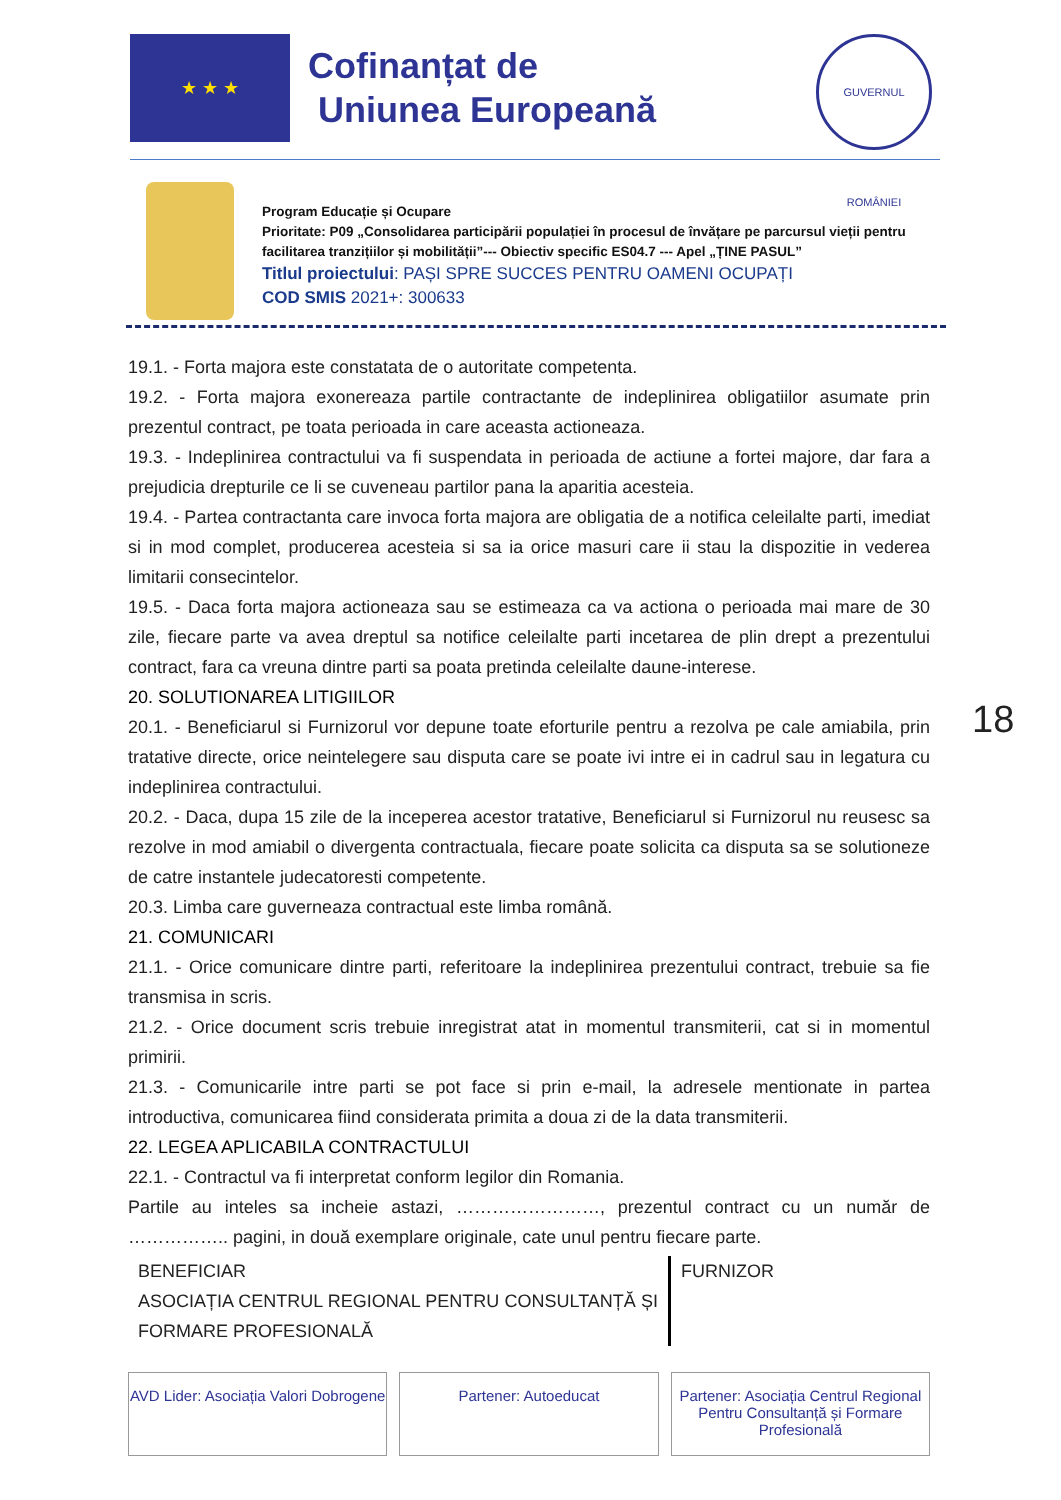★ ★ ★
Cofinanțat de
Uniunea Europeană
GUVERNUL ROMÂNIEI
Program Educație și Ocupare
Prioritate: P09 „Consolidarea participării populației în procesul de învățare pe parcursul vieții pentru
facilitarea tranzițiilor și mobilității”--- Obiectiv specific ES04.7 --- Apel „ȚINE PASUL”
Titlul proiectului: PAȘI SPRE SUCCES PENTRU OAMENI OCUPAȚI
COD SMIS 2021+: 300633
19.1. - Forta majora este constatata de o autoritate competenta.
19.2. - Forta majora exonereaza partile contractante de indeplinirea obligatiilor asumate prin prezentul contract, pe toata perioada in care aceasta actioneaza.
19.3. - Indeplinirea contractului va fi suspendata in perioada de actiune a fortei majore, dar fara a prejudicia drepturile ce li se cuveneau partilor pana la aparitia acesteia.
19.4. - Partea contractanta care invoca forta majora are obligatia de a notifica celeilalte parti, imediat si in mod complet, producerea acesteia si sa ia orice masuri care ii stau la dispozitie in vederea limitarii consecintelor.
19.5. - Daca forta majora actioneaza sau se estimeaza ca va actiona o perioada mai mare de 30 zile, fiecare parte va avea dreptul sa notifice celeilalte parti incetarea de plin drept a prezentului contract, fara ca vreuna dintre parti sa poata pretinda celeilalte daune-interese.
20. SOLUTIONAREA LITIGIILOR
20.1. - Beneficiarul si Furnizorul vor depune toate eforturile pentru a rezolva pe cale amiabila, prin tratative directe, orice neintelegere sau disputa care se poate ivi intre ei in cadrul sau in legatura cu indeplinirea contractului.
20.2. - Daca, dupa 15 zile de la inceperea acestor tratative, Beneficiarul si Furnizorul nu reusesc sa rezolve in mod amiabil o divergenta contractuala, fiecare poate solicita ca disputa sa se solutioneze de catre instantele judecatoresti competente.
20.3. Limba care guverneaza contractual este limba română.
21. COMUNICARI
21.1. - Orice comunicare dintre parti, referitoare la indeplinirea prezentului contract, trebuie sa fie transmisa in scris.
21.2. - Orice document scris trebuie inregistrat atat in momentul transmiterii, cat si in momentul primirii.
21.3. - Comunicarile intre parti se pot face si prin e-mail, la adresele mentionate in partea introductiva, comunicarea fiind considerata primita a doua zi de la data transmiterii.
22. LEGEA APLICABILA CONTRACTULUI
22.1. - Contractul va fi interpretat conform legilor din Romania.
Partile au inteles sa incheie astazi, ……………………, prezentul contract cu un număr de …………….. pagini, in două exemplare originale, cate unul pentru fiecare parte.
BENEFICIAR
ASOCIAȚIA CENTRUL REGIONAL PENTRU CONSULTANȚĂ ȘI FORMARE PROFESIONALĂ
FURNIZOR
18
AVD Lider: Asociația Valori Dobrogene
Partener: Autoeducat Partener: Asociația Centrul Regional Pentru Consultanță și Formare Profesională